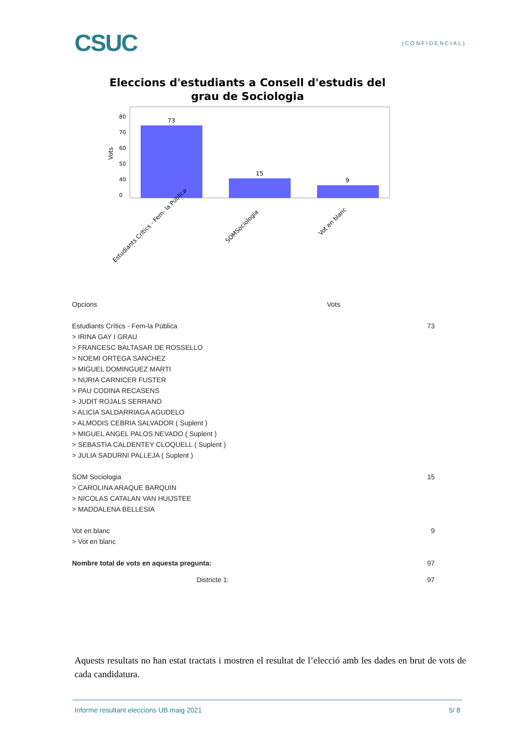CSUC
(CONFIDENCIAL)
Eleccions d'estudiants a Consell d'estudis del grau de Sociologia
Vots
80
70
60
50
40
0
73
15
9
Estudiants Crítics - Fem- la Pública
SOMSociologia
Vot en blanc
| Opcions | Vots |
| Estudiants Crítics - Fem-la Pública | 73 |
| > IRINA GAY I GRAU | |
| > FRANCESC BALTASAR DE ROSSELLO | |
| > NOEMI ORTEGA SANCHEZ | |
| > MIGUEL DOMINGUEZ MARTI | |
| > NURIA CARNICER FUSTER | |
| > PAU CODINA RECASENS | |
| > JUDIT ROJALS SERRANO | |
| > ALICIA SALDARRIAGA AGUDELO | |
| > ALMODIS CEBRIA SALVADOR ( Suplent ) | |
| > MIGUEL ANGEL PALOS NEVADO ( Suplent ) | |
| > SEBASTIA CALDENTEY CLOQUELL ( Suplent ) | |
| > JULIA SADURNI PALLEJA ( Suplent ) | |
| SOM Sociologia | 15 |
| > CAROLINA ARAQUE BARQUIN | |
| > NICOLAS CATALAN VAN HUIJSTEE | |
| > MADDALENA BELLESIA | |
| Vot en blanc | 9 |
| > Vot en blanc | |
| Nombre total de vots en aquesta pregunta: | 97 |
| Districte 1: | 97 |
Aquests resultats no han estat tractats i mostren el resultat de l’elecció amb les dades en brut de vots de cada candidatura.
Informe resultant eleccions UB maig 2021 5/ 8